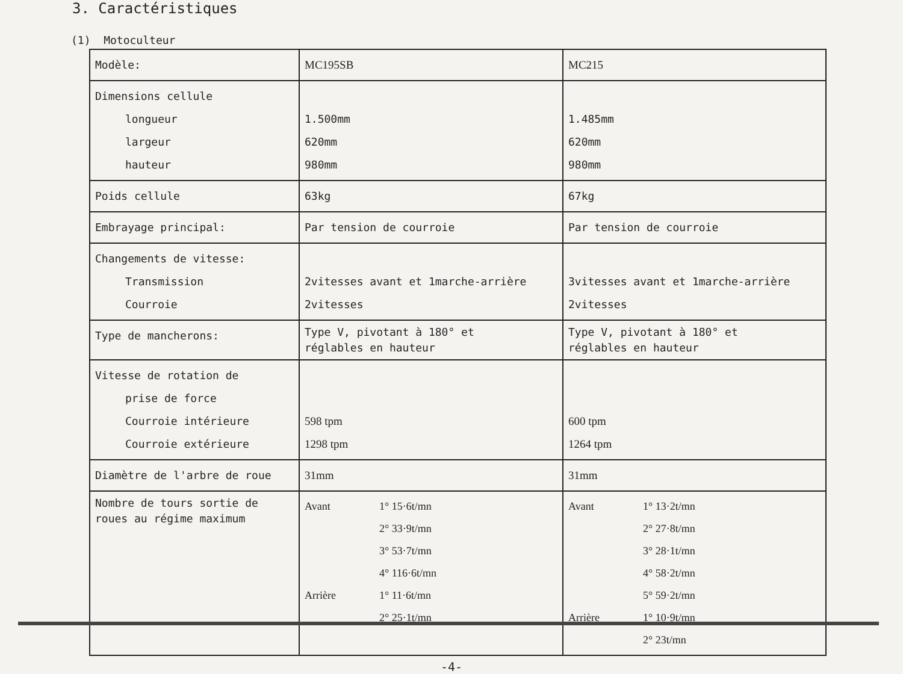3. Caractéristiques
(1) Motoculteur
| Modèle: | MC195SB | MC215 |
| Dimensions cellule longueur largeur hauteur | 1.500mm 620mm 980mm | 1.485mm 620mm 980mm |
| Poids cellule | 63kg | 67kg |
| Embrayage principal: | Par tension de courroie | Par tension de courroie |
| Changements de vitesse: Transmission Courroie | 2vitesses avant et 1marche-arrière 2vitesses | 3vitesses avant et 1marche-arrière 2vitesses |
| Type de mancherons: | Type V, pivotant à 180° et réglables en hauteur | Type V, pivotant à 180° et réglables en hauteur |
| Vitesse de rotation de prise de force Courroie intérieure Courroie extérieure | 598 tpm 1298 tpm | 600 tpm 1264 tpm |
| Diamètre de l'arbre de roue | 31mm | 31mm |
| Nombre de tours sortie de roues au régime maximum | / Avant / 1° 15·6t/mn 2° 33·9t/mn 3° 53·7t/mn 4° 116·6t/mn / / Arrière / 1° 11·6t/mn 2° 25·1t/mn / | / Avant / 1° 13·2t/mn 2° 27·8t/mn 3° 28·1t/mn 4° 58·2t/mn 5° 59·2t/mn / / Arrière / 1° 10·9t/mn 2° 23t/mn / |
-4-